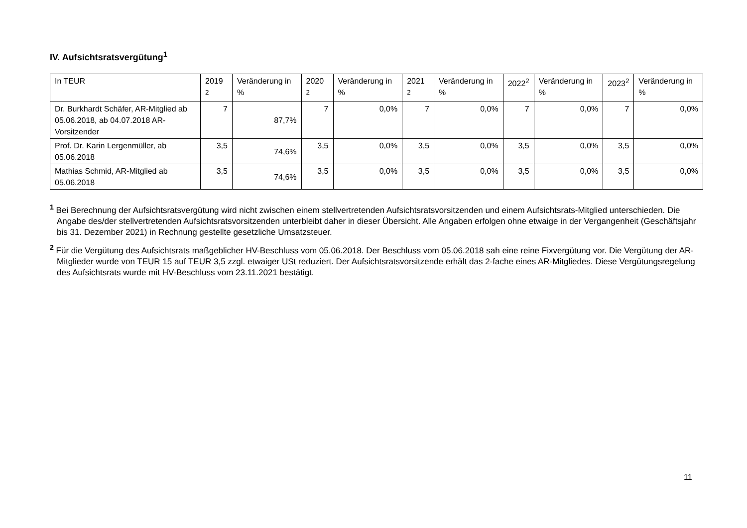IV. Aufsichtsratsvergütung<sup>1</sup>
| In TEUR | 2019 <sup>2</sup> | Veränderung in % | 2020 <sup>2</sup> | Veränderung in % | 2021 <sup>2</sup> | Veränderung in % | 2022<sup>2</sup> | Veränderung in % | 2023<sup>2</sup> | Veränderung in % |
| --- | --- | --- | --- | --- | --- | --- | --- | --- | --- | --- |
| Dr. Burkhardt Schäfer, AR-Mitglied ab 05.06.2018, ab 04.07.2018 AR-Vorsitzender | 7 | 87,7% | 7 | 0,0% | 7 | 0,0% | 7 | 0,0% | 7 | 0,0% |
| Prof. Dr. Karin Lergenmüller, ab 05.06.2018 | 3,5 | 74,6% | 3,5 | 0,0% | 3,5 | 0,0% | 3,5 | 0,0% | 3,5 | 0,0% |
| Mathias Schmid, AR-Mitglied ab 05.06.2018 | 3,5 | 74,6% | 3,5 | 0,0% | 3,5 | 0,0% | 3,5 | 0,0% | 3,5 | 0,0% |
<sup>1</sup> Bei Berechnung der Aufsichtsratsvergütung wird nicht zwischen einem stellvertretenden Aufsichtsratsvorsitzenden und einem Aufsichtsrats-Mitglied unterschieden. Die Angabe des/der stellvertretenden Aufsichtsratsvorsitzenden unterbleibt daher in dieser Übersicht. Alle Angaben erfolgen ohne etwaige in der Vergangenheit (Geschäftsjahr bis 31. Dezember 2021) in Rechnung gestellte gesetzliche Umsatzsteuer.
<sup>2</sup> Für die Vergütung des Aufsichtsrats maßgeblicher HV-Beschluss vom 05.06.2018. Der Beschluss vom 05.06.2018 sah eine reine Fixvergütung vor. Die Vergütung der AR-Mitglieder wurde von TEUR 15 auf TEUR 3,5 zzgl. etwaiger USt reduziert. Der Aufsichtsratsvorsitzende erhält das 2-fache eines AR-Mitgliedes. Diese Vergütungsregelung des Aufsichtsrats wurde mit HV-Beschluss vom 23.11.2021 bestätigt.
11